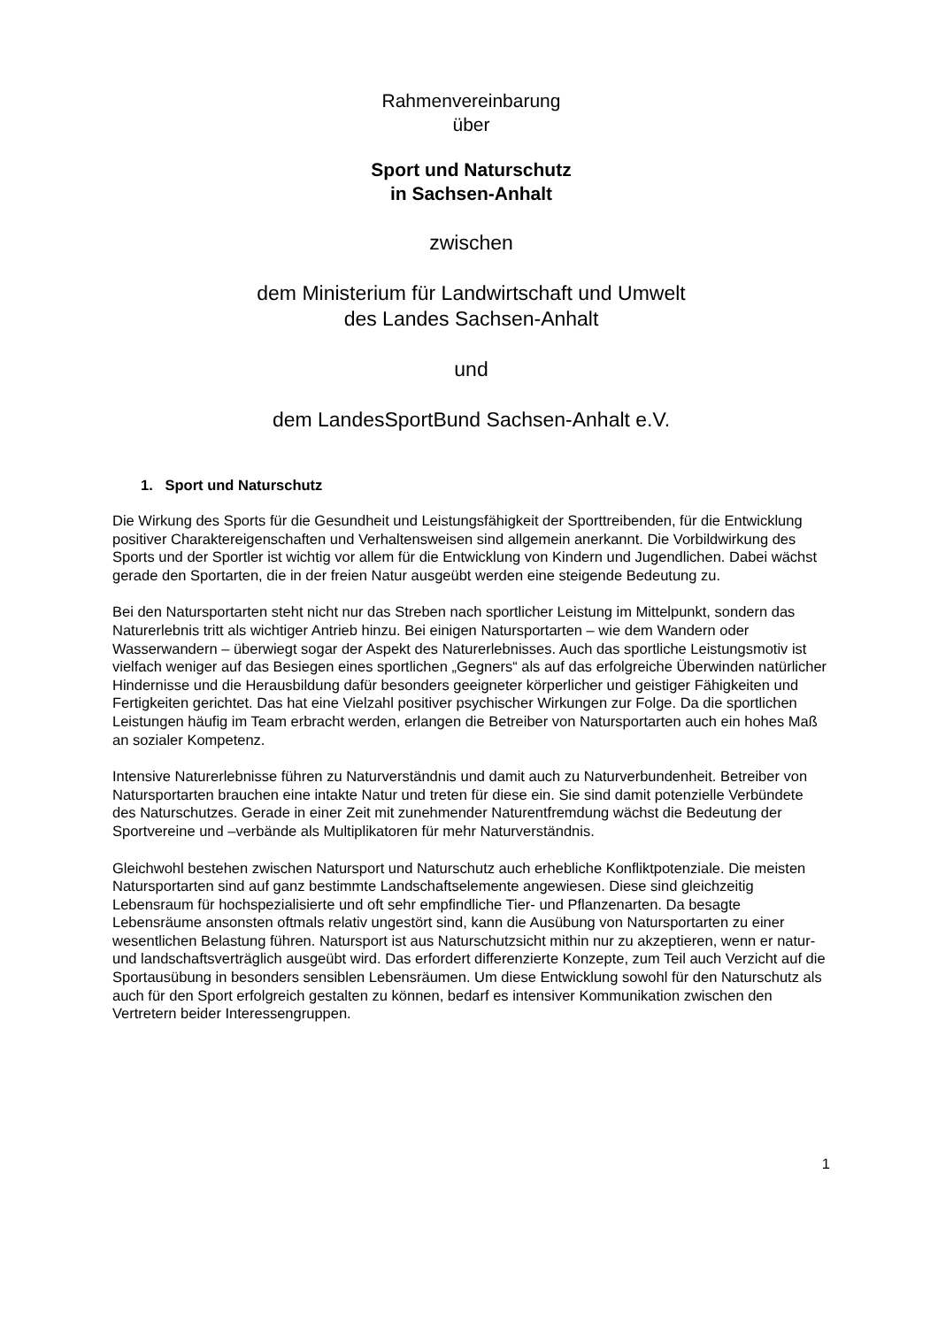Rahmenvereinbarung
über
Sport und Naturschutz
in Sachsen-Anhalt
zwischen
dem Ministerium für Landwirtschaft und Umwelt
des Landes Sachsen-Anhalt
und
dem LandesSportBund Sachsen-Anhalt e.V.
1. Sport und Naturschutz
Die Wirkung des Sports für die Gesundheit und Leistungsfähigkeit der Sporttreibenden, für die Entwicklung positiver Charaktereigenschaften und Verhaltensweisen sind allgemein anerkannt. Die Vorbildwirkung des Sports und der Sportler ist wichtig vor allem für die Entwicklung von Kindern und Jugendlichen. Dabei wächst gerade den Sportarten, die in der freien Natur ausgeübt werden eine steigende Bedeutung zu.
Bei den Natursportarten steht nicht nur das Streben nach sportlicher Leistung im Mittelpunkt, sondern das Naturerlebnis tritt als wichtiger Antrieb hinzu. Bei einigen Natursportarten – wie dem Wandern oder Wasserwandern – überwiegt sogar der Aspekt des Naturerlebnisses. Auch das sportliche Leistungsmotiv ist vielfach weniger auf das Besiegen eines sportlichen „Gegners“ als auf das erfolgreiche Überwinden natürlicher Hindernisse und die Herausbildung dafür besonders geeigneter körperlicher und geistiger Fähigkeiten und Fertigkeiten gerichtet. Das hat eine Vielzahl positiver psychischer Wirkungen zur Folge. Da die sportlichen Leistungen häufig im Team erbracht werden, erlangen die Betreiber von Natursportarten auch ein hohes Maß an sozialer Kompetenz.
Intensive Naturerlebnisse führen zu Naturverständnis und damit auch zu Naturverbundenheit. Betreiber von Natursportarten brauchen eine intakte Natur und treten für diese ein. Sie sind damit potenzielle Verbündete des Naturschutzes. Gerade in einer Zeit mit zunehmender Naturentfremdung wächst die Bedeutung der Sportvereine und –verbände als Multiplikatoren für mehr Naturverständnis.
Gleichwohl bestehen zwischen Natursport und Naturschutz auch erhebliche Konfliktpotenziale. Die meisten Natursportarten sind auf ganz bestimmte Landschaftselemente angewiesen. Diese sind gleichzeitig Lebensraum für hochspezialisierte und oft sehr empfindliche Tier- und Pflanzenarten. Da besagte Lebensräume ansonsten oftmals relativ ungestört sind, kann die Ausübung von Natursportarten zu einer wesentlichen Belastung führen. Natursport ist aus Naturschutzsicht mithin nur zu akzeptieren, wenn er natur- und landschaftsverträglich ausgeübt wird. Das erfordert differenzierte Konzepte, zum Teil auch Verzicht auf die Sportausübung in besonders sensiblen Lebensräumen. Um diese Entwicklung sowohl für den Naturschutz als auch für den Sport erfolgreich gestalten zu können, bedarf es intensiver Kommunikation zwischen den Vertretern beider Interessengruppen.
1